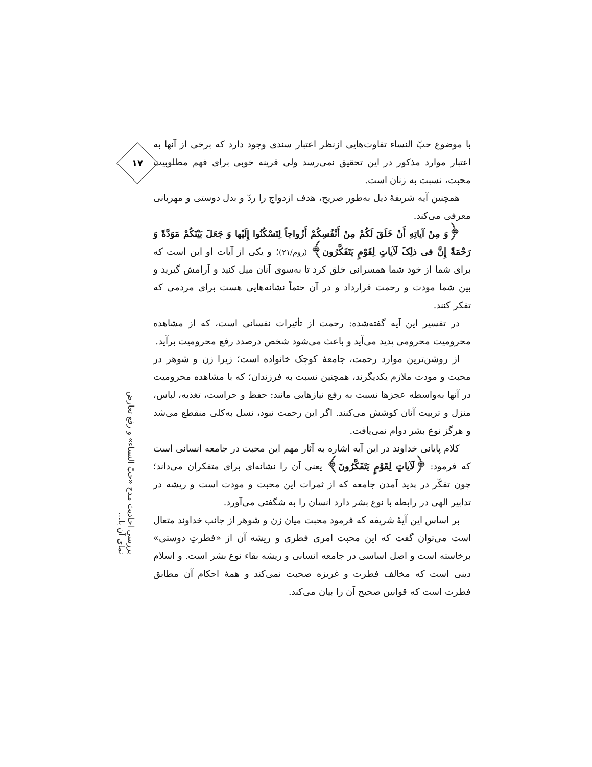۱۷
بررسی احادیث مدح «حبّ النساء» و رفع تعارض نمای آن با...
با موضوع حبّ النساء تفاوت‌هایی ازنظر اعتبار سندی وجود دارد که برخی از آنها به اعتبار موارد مذکور در این تحقیق نمی‌رسد ولی قرینه خوبی برای فهم مطلوبیت محبت، نسبت به زنان است.
همچنین آیه شریفهٔ ذیل به‌طور صریح، هدف ازدواج را ردّ و بدل دوستی و مهربانی معرفی می‌کند.
﴿وَ مِنْ آیاتِهِ أَنْ خَلَقَ لَکُمْ مِنْ أَنْفُسِکُمْ أَزْواجاً لِتَسْکُنُوا إِلَیْها وَ جَعَلَ بَیْنَکُمْ مَوَدَّةً وَ رَحْمَةً إِنَّ فی ذلِکَ لَآیاتٍ لِقَوْمٍ یَتَفَکَّرُون﴾ (روم/۲۱)؛ و یکی از آیات او این است که برای شما از خود شما همسرانی خلق کرد تا به‌سوی آنان میل کنید و آرامش گیرید و بین شما مودت و رحمت قرارداد و در آن حتماً نشانه‌هایی هست برای مردمی که تفکر کنند.
در تفسیر این آیه گفته‌شده: رحمت از تأثیرات نفسانی است، که از مشاهده محرومیت محرومی پدید می‌آید و باعث می‌شود شخص درصدد رفع محرومیت برآید.
از روشن‌ترین موارد رحمت، جامعهٔ کوچک خانواده است؛ زیرا زن و شوهر در محبت و مودت ملازم یکدیگرند، همچنین نسبت به فرزندان؛ که با مشاهده محرومیت در آنها به‌واسطه عجزها نسبت به رفع نیازهایی مانند: حفظ و حراست، تغذیه، لباس، منزل و تربیت آنان کوشش می‌کنند. اگر این رحمت نبود، نسل به‌کلی منقطع می‌شد و هرگز نوع بشر دوام نمی‌یافت.
کلام پایانی خداوند در این آیه اشاره به آثار مهم این محبت در جامعه انسانی است که فرمود: ﴿لَآیاتٍ لِقَوْمٍ یَتَفَکَّرُونَ﴾ یعنی آن را نشانه‌ای برای متفکران می‌داند؛ چون تفکّر در پدید آمدن جامعه که از ثمرات این محبت و مودت است و ریشه در تدابیر الهی در رابطه با نوع بشر دارد انسان را به شگفتی می‌آورد.
بر اساس این آیهٔ شریفه که فرمود محبت میان زن و شوهر از جانب خداوند متعال است می‌توان گفت که این محبت امری فطری و ریشه آن از «فطرتِ دوستی» برخاسته است و اصل اساسی در جامعه انسانی و ریشه بقاء نوع بشر است. و اسلام دینی است که مخالف فطرت و غریزه صحبت نمی‌کند و همهٔ احکام آن مطابق فطرت است که قوانین صحیح آن را بیان می‌کند.